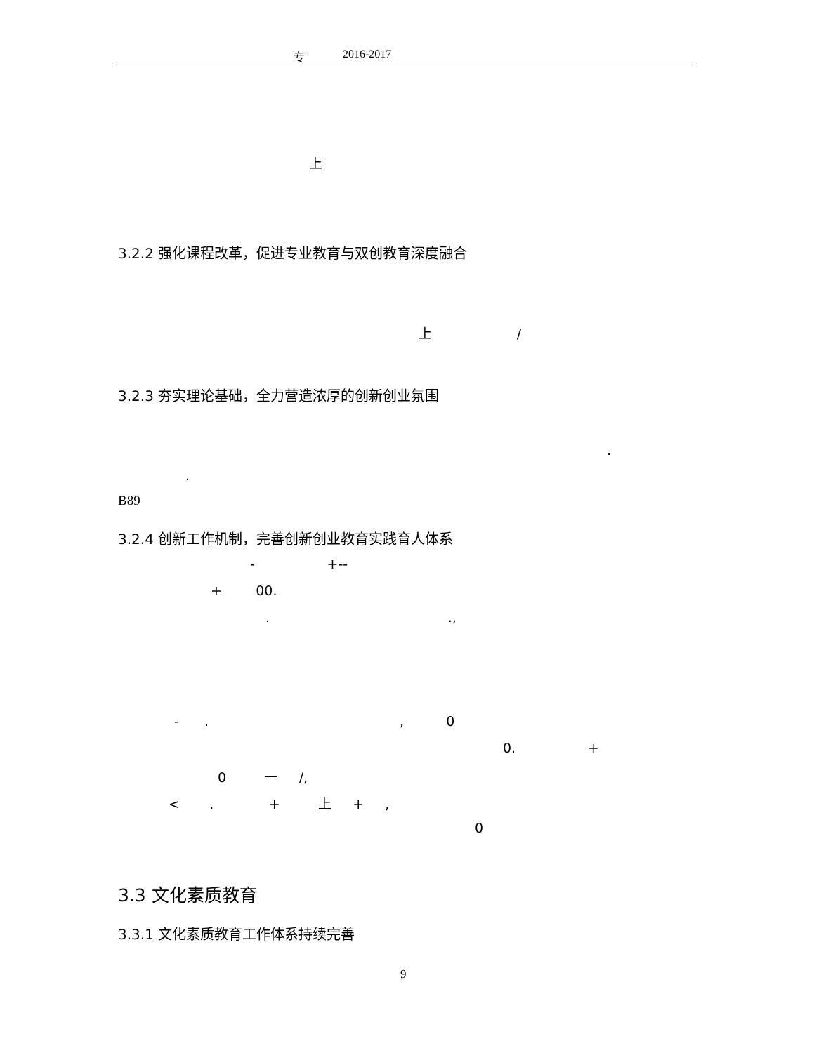专 2016-2017
上
3.2.2 强化课程改革，促进专业教育与双创教育深度融合
上 /
3.2.3 夯实理论基础，全力营造浓厚的创新创业氛围
.
.
B89
3.2.4 创新工作机制，完善创新创业教育实践育人体系
- +--
+ 00.
. .,
- . , 0
0. +
0 一 /,
< . + 上 + ,
0
3.3 文化素质教育
3.3.1 文化素质教育工作体系持续完善
9